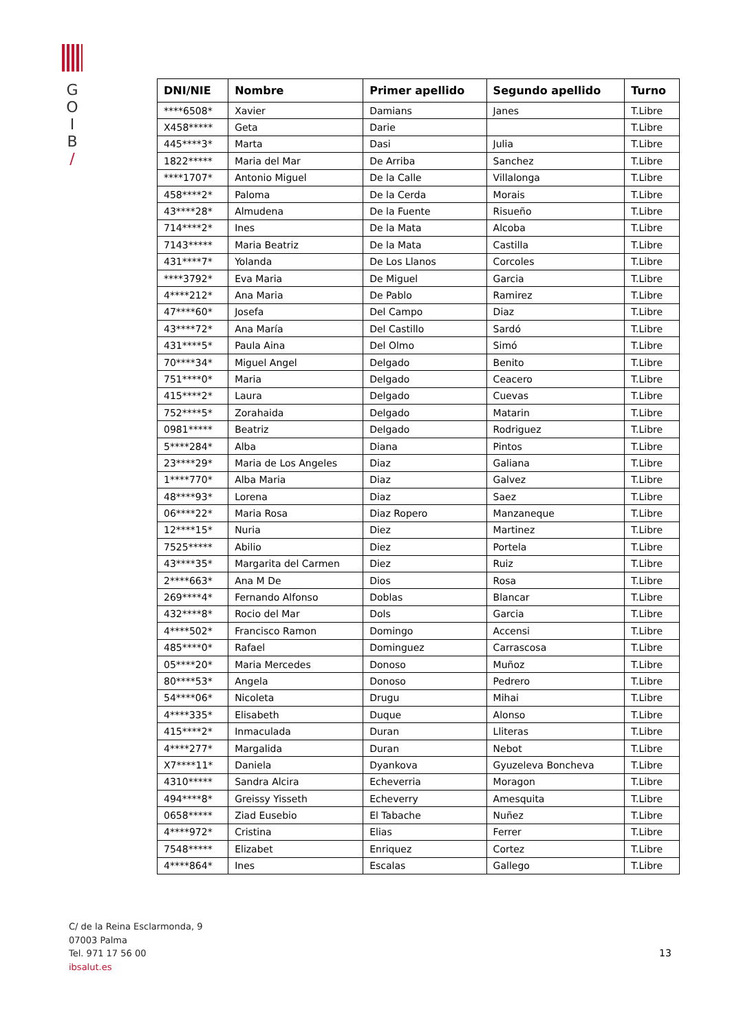G
O
I
B
/
| DNI/NIE | Nombre | Primer apellido | Segundo apellido | Turno |
| --- | --- | --- | --- | --- |
| ****6508* | Xavier | Damians | Janes | T.Libre |
| X458***** | Geta | Darie | | T.Libre |
| 445****3* | Marta | Dasi | Julia | T.Libre |
| 1822***** | Maria del Mar | De Arriba | Sanchez | T.Libre |
| ****1707* | Antonio Miguel | De la Calle | Villalonga | T.Libre |
| 458****2* | Paloma | De la Cerda | Morais | T.Libre |
| 43****28* | Almudena | De la Fuente | Risueño | T.Libre |
| 714****2* | Ines | De la Mata | Alcoba | T.Libre |
| 7143***** | Maria Beatriz | De la Mata | Castilla | T.Libre |
| 431****7* | Yolanda | De Los Llanos | Corcoles | T.Libre |
| ****3792* | Eva Maria | De Miguel | Garcia | T.Libre |
| 4****212* | Ana Maria | De Pablo | Ramirez | T.Libre |
| 47****60* | Josefa | Del Campo | Diaz | T.Libre |
| 43****72* | Ana María | Del Castillo | Sardó | T.Libre |
| 431****5* | Paula Aina | Del Olmo | Simó | T.Libre |
| 70****34* | Miguel Angel | Delgado | Benito | T.Libre |
| 751****0* | Maria | Delgado | Ceacero | T.Libre |
| 415****2* | Laura | Delgado | Cuevas | T.Libre |
| 752****5* | Zorahaida | Delgado | Matarin | T.Libre |
| 0981***** | Beatriz | Delgado | Rodriguez | T.Libre |
| 5****284* | Alba | Diana | Pintos | T.Libre |
| 23****29* | Maria de Los Angeles | Diaz | Galiana | T.Libre |
| 1****770* | Alba Maria | Diaz | Galvez | T.Libre |
| 48****93* | Lorena | Diaz | Saez | T.Libre |
| 06****22* | Maria Rosa | Diaz Ropero | Manzaneque | T.Libre |
| 12****15* | Nuria | Diez | Martinez | T.Libre |
| 7525***** | Abilio | Diez | Portela | T.Libre |
| 43****35* | Margarita del Carmen | Diez | Ruiz | T.Libre |
| 2****663* | Ana M De | Dios | Rosa | T.Libre |
| 269****4* | Fernando Alfonso | Doblas | Blancar | T.Libre |
| 432****8* | Rocio del Mar | Dols | Garcia | T.Libre |
| 4****502* | Francisco Ramon | Domingo | Accensi | T.Libre |
| 485****0* | Rafael | Dominguez | Carrascosa | T.Libre |
| 05****20* | Maria Mercedes | Donoso | Muñoz | T.Libre |
| 80****53* | Angela | Donoso | Pedrero | T.Libre |
| 54****06* | Nicoleta | Drugu | Mihai | T.Libre |
| 4****335* | Elisabeth | Duque | Alonso | T.Libre |
| 415****2* | Inmaculada | Duran | Lliteras | T.Libre |
| 4****277* | Margalida | Duran | Nebot | T.Libre |
| X7****11* | Daniela | Dyankova | Gyuzeleva Boncheva | T.Libre |
| 4310***** | Sandra Alcira | Echeverria | Moragon | T.Libre |
| 494****8* | Greissy Yisseth | Echeverry | Amesquita | T.Libre |
| 0658***** | Ziad Eusebio | El Tabache | Nuñez | T.Libre |
| 4****972* | Cristina | Elias | Ferrer | T.Libre |
| 7548***** | Elizabet | Enriquez | Cortez | T.Libre |
| 4****864* | Ines | Escalas | Gallego | T.Libre |
C/ de la Reina Esclarmonda, 9
07003 Palma
Tel. 971 17 56 00
ibsalut.es
13